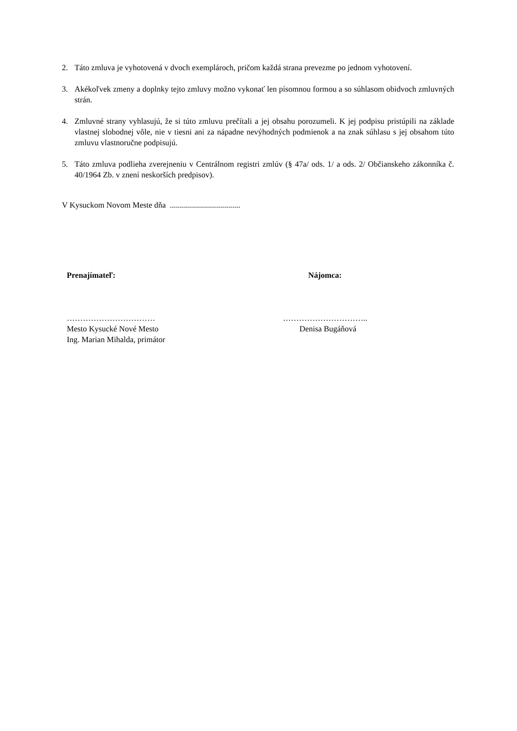2. Táto zmluva je vyhotovená v dvoch exemplároch, pričom každá strana prevezme po jednom vyhotovení.
3. Akékoľvek zmeny a doplnky tejto zmluvy možno vykonať len písomnou formou a so súhlasom obidvoch zmluvných strán.
4. Zmluvné strany vyhlasujú, že si túto zmluvu prečítali a jej obsahu porozumeli. K jej podpisu pristúpili na základe vlastnej slobodnej vôle, nie v tiesni ani za nápadne nevýhodných podmienok a na znak súhlasu s jej obsahom túto zmluvu vlastnoručne podpisujú.
5. Táto zmluva podlieha zverejneniu v Centrálnom registri zmlúv (§ 47a/ ods. 1/ a ods. 2/ Občianskeho zákonníka č. 40/1964 Zb. v znení neskorších predpisov).
V Kysuckom Novom Meste dňa ...................................
Prenajímateľ:
……………………………
Mesto Kysucké Nové Mesto
Ing. Marian Mihalda, primátor
Nájomca:
…………………………..
Denisa Bugáňová